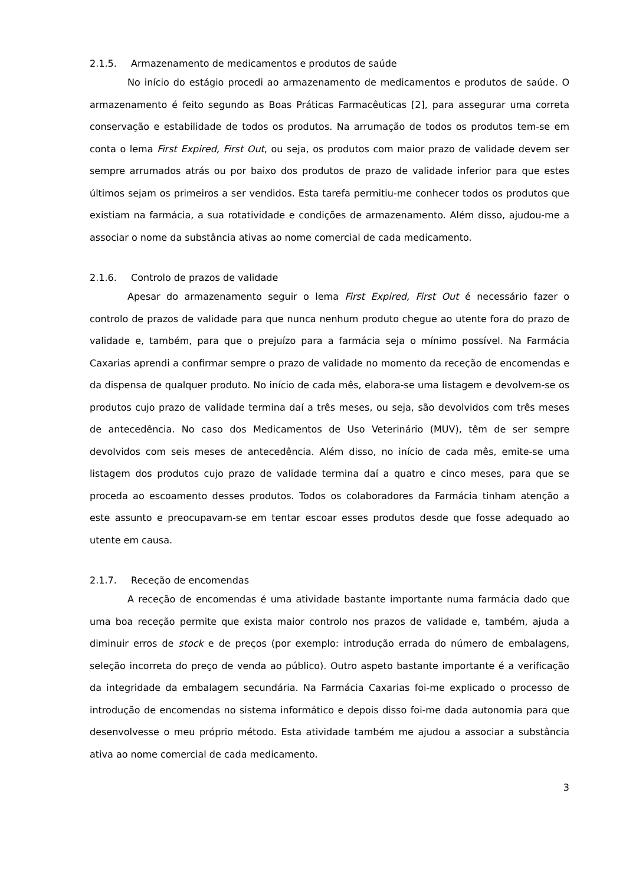2.1.5. Armazenamento de medicamentos e produtos de saúde
No início do estágio procedi ao armazenamento de medicamentos e produtos de saúde. O armazenamento é feito segundo as Boas Práticas Farmacêuticas [2], para assegurar uma correta conservação e estabilidade de todos os produtos. Na arrumação de todos os produtos tem-se em conta o lema First Expired, First Out, ou seja, os produtos com maior prazo de validade devem ser sempre arrumados atrás ou por baixo dos produtos de prazo de validade inferior para que estes últimos sejam os primeiros a ser vendidos. Esta tarefa permitiu-me conhecer todos os produtos que existiam na farmácia, a sua rotatividade e condições de armazenamento. Além disso, ajudou-me a associar o nome da substância ativas ao nome comercial de cada medicamento.
2.1.6. Controlo de prazos de validade
Apesar do armazenamento seguir o lema First Expired, First Out é necessário fazer o controlo de prazos de validade para que nunca nenhum produto chegue ao utente fora do prazo de validade e, também, para que o prejuízo para a farmácia seja o mínimo possível. Na Farmácia Caxarias aprendi a confirmar sempre o prazo de validade no momento da receção de encomendas e da dispensa de qualquer produto. No início de cada mês, elabora-se uma listagem e devolvem-se os produtos cujo prazo de validade termina daí a três meses, ou seja, são devolvidos com três meses de antecedência. No caso dos Medicamentos de Uso Veterinário (MUV), têm de ser sempre devolvidos com seis meses de antecedência. Além disso, no início de cada mês, emite-se uma listagem dos produtos cujo prazo de validade termina daí a quatro e cinco meses, para que se proceda ao escoamento desses produtos. Todos os colaboradores da Farmácia tinham atenção a este assunto e preocupavam-se em tentar escoar esses produtos desde que fosse adequado ao utente em causa.
2.1.7. Receção de encomendas
A receção de encomendas é uma atividade bastante importante numa farmácia dado que uma boa receção permite que exista maior controlo nos prazos de validade e, também, ajuda a diminuir erros de stock e de preços (por exemplo: introdução errada do número de embalagens, seleção incorreta do preço de venda ao público). Outro aspeto bastante importante é a verificação da integridade da embalagem secundária. Na Farmácia Caxarias foi-me explicado o processo de introdução de encomendas no sistema informático e depois disso foi-me dada autonomia para que desenvolvesse o meu próprio método. Esta atividade também me ajudou a associar a substância ativa ao nome comercial de cada medicamento.
3